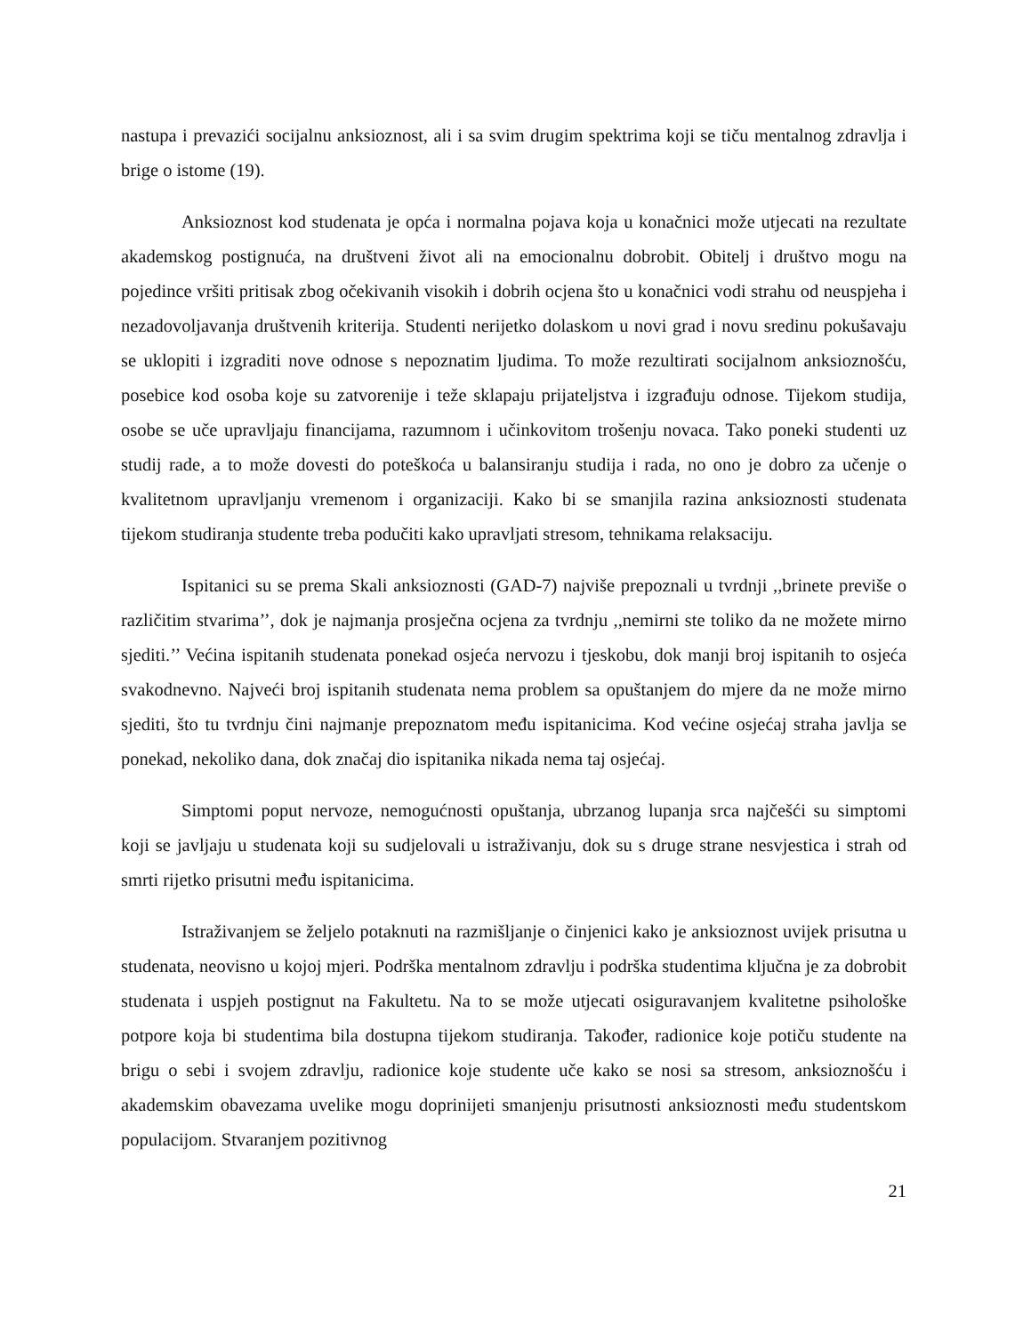nastupa i prevazići socijalnu anksioznost, ali i sa svim drugim spektrima koji se tiču mentalnog zdravlja i brige o istome (19).
Anksioznost kod studenata je opća i normalna pojava koja u konačnici može utjecati na rezultate akademskog postignuća, na društveni život ali na emocionalnu dobrobit. Obitelj i društvo mogu na pojedince vršiti pritisak zbog očekivanih visokih i dobrih ocjena što u konačnici vodi strahu od neuspjeha i nezadovoljavanja društvenih kriterija. Studenti nerijetko dolaskom u novi grad i novu sredinu pokušavaju se uklopiti i izgraditi nove odnose s nepoznatim ljudima. To može rezultirati socijalnom anksioznošću, posebice kod osoba koje su zatvorenije i teže sklapaju prijateljstva i izgrađuju odnose. Tijekom studija, osobe se uče upravljaju financijama, razumnom i učinkovitom trošenju novaca. Tako poneki studenti uz studij rade, a to može dovesti do poteškoća u balansiranju studija i rada, no ono je dobro za učenje o kvalitetnom upravljanju vremenom i organizaciji. Kako bi se smanjila razina anksioznosti studenata tijekom studiranja studente treba podučiti kako upravljati stresom, tehnikama relaksaciju.
Ispitanici su se prema Skali anksioznosti (GAD-7) najviše prepoznali u tvrdnji ,,brinete previše o različitim stvarima’’, dok je najmanja prosječna ocjena za tvrdnju ,,nemirni ste toliko da ne možete mirno sjediti.’’ Većina ispitanih studenata ponekad osjeća nervozu i tjeskobu, dok manji broj ispitanih to osjeća svakodnevno. Najveći broj ispitanih studenata nema problem sa opuštanjem do mjere da ne može mirno sjediti, što tu tvrdnju čini najmanje prepoznatom među ispitanicima. Kod većine osjećaj straha javlja se ponekad, nekoliko dana, dok značaj dio ispitanika nikada nema taj osjećaj.
Simptomi poput nervoze, nemogućnosti opuštanja, ubrzanog lupanja srca najčešći su simptomi koji se javljaju u studenata koji su sudjelovali u istraživanju, dok su s druge strane nesvjestica i strah od smrti rijetko prisutni među ispitanicima.
Istraživanjem se željelo potaknuti na razmišljanje o činjenici kako je anksioznost uvijek prisutna u studenata, neovisno u kojoj mjeri. Podrška mentalnom zdravlju i podrška studentima ključna je za dobrobit studenata i uspjeh postignut na Fakultetu. Na to se može utjecati osiguravanjem kvalitetne psihološke potpore koja bi studentima bila dostupna tijekom studiranja. Također, radionice koje potiču studente na brigu o sebi i svojem zdravlju, radionice koje studente uče kako se nosi sa stresom, anksioznošću i akademskim obavezama uvelike mogu doprinijeti smanjenju prisutnosti anksioznosti među studentskom populacijom. Stvaranjem pozitivnog
21